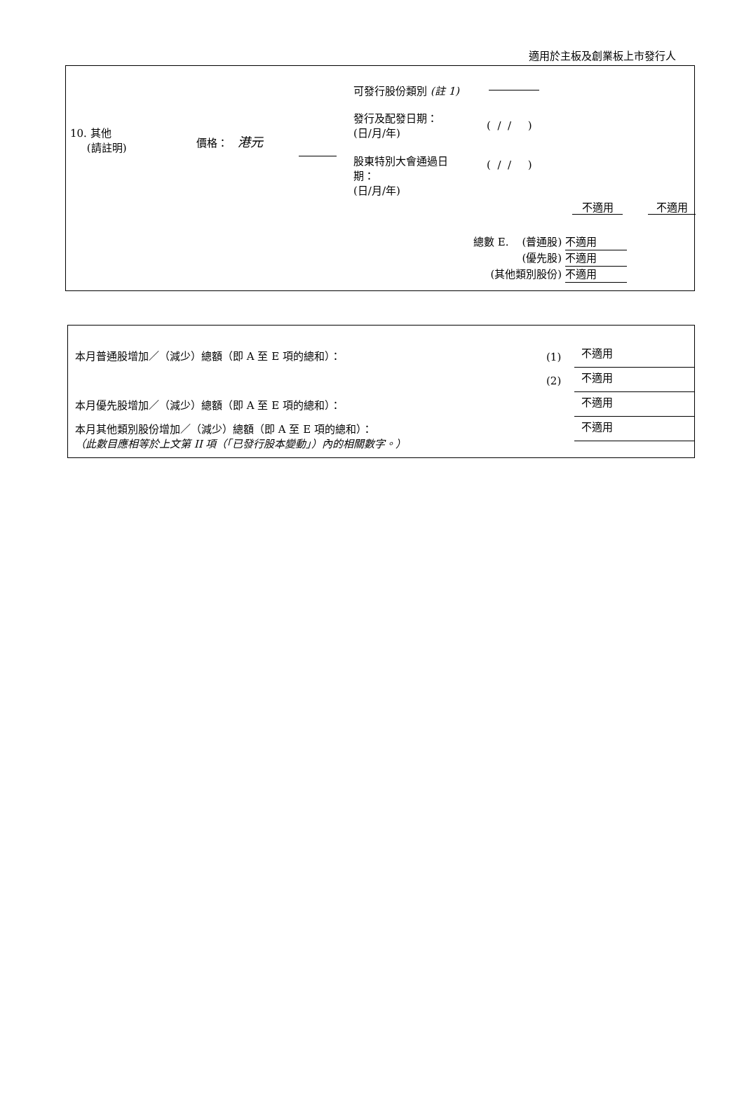適用於主板及創業板上市發行人
10. 其他
(請註明)
價格： 港元
可發行股份類別 (註 1)
發行及配發日期：
(日/月/年)
( / / )
股東特別大會通過日
期：
(日/月/年)
( / / )
不適用 不適用
總數 E. (普通股) 不適用
(優先股) 不適用
(其他類別股份) 不適用
本月普通股增加／（減少）總額（即 A 至 E 項的總和）：
本月優先股增加／（減少）總額（即 A 至 E 項的總和）：
本月其他類別股份增加／（減少）總額（即 A 至 E 項的總和）：
（此數目應相等於上文第 II 項（「已發行股本變動」）內的相關數字。）
(1)
(2)
不適用
不適用
不適用
不適用